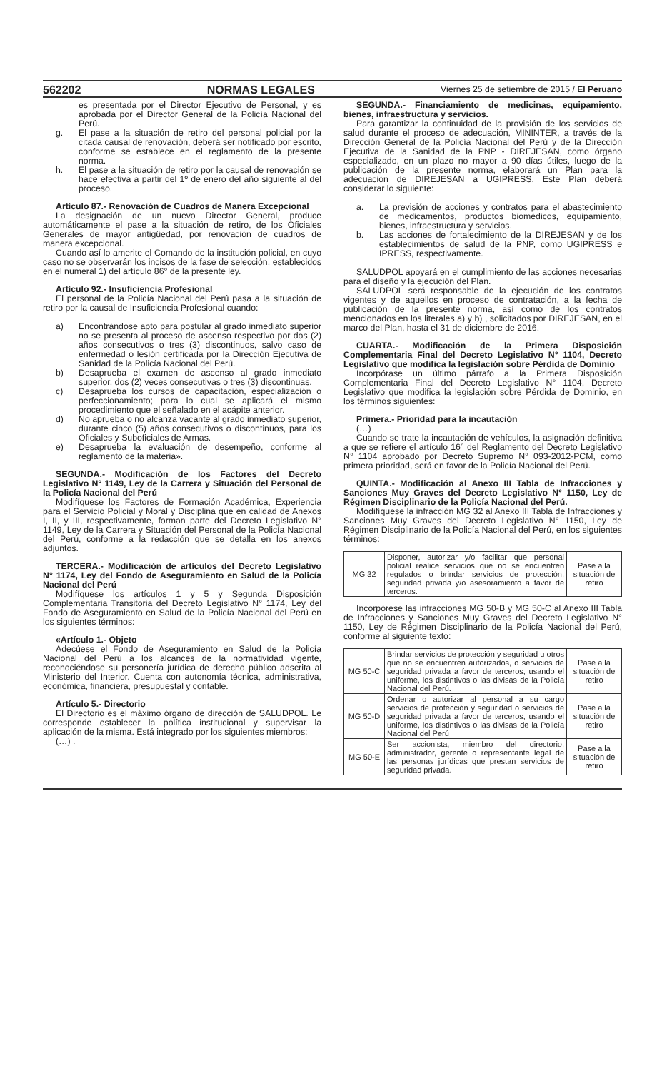562202 NORMAS LEGALES Viernes 25 de setiembre de 2015 / El Peruano
es presentada por el Director Ejecutivo de Personal, y es aprobada por el Director General de la Policía Nacional del Perú.
g. El pase a la situación de retiro del personal policial por la citada causal de renovación, deberá ser notificado por escrito, conforme se establece en el reglamento de la presente norma.
h. El pase a la situación de retiro por la causal de renovación se hace efectiva a partir del 1º de enero del año siguiente al del proceso.
Artículo 87.- Renovación de Cuadros de Manera Excepcional
La designación de un nuevo Director General, produce automáticamente el pase a la situación de retiro, de los Oficiales Generales de mayor antigüedad, por renovación de cuadros de manera excepcional.
Cuando así lo amerite el Comando de la institución policial, en cuyo caso no se observarán los incisos de la fase de selección, establecidos en el numeral 1) del artículo 86° de la presente ley.
Artículo 92.- Insuficiencia Profesional
El personal de la Policía Nacional del Perú pasa a la situación de retiro por la causal de Insuficiencia Profesional cuando:
a) Encontrándose apto para postular al grado inmediato superior no se presenta al proceso de ascenso respectivo por dos (2) años consecutivos o tres (3) discontinuos, salvo caso de enfermedad o lesión certificada por la Dirección Ejecutiva de Sanidad de la Policía Nacional del Perú.
b) Desaprueba el examen de ascenso al grado inmediato superior, dos (2) veces consecutivas o tres (3) discontinuas.
c) Desaprueba los cursos de capacitación, especialización o perfeccionamiento; para lo cual se aplicará el mismo procedimiento que el señalado en el acápite anterior.
d) No aprueba o no alcanza vacante al grado inmediato superior, durante cinco (5) años consecutivos o discontinuos, para los Oficiales y Suboficiales de Armas.
e) Desaprueba la evaluación de desempeño, conforme al reglamento de la materia».
SEGUNDA.- Modificación de los Factores del Decreto Legislativo N° 1149, Ley de la Carrera y Situación del Personal de la Policía Nacional del Perú
Modifíquese los Factores de Formación Académica, Experiencia para el Servicio Policial y Moral y Disciplina que en calidad de Anexos I, II, y III, respectivamente, forman parte del Decreto Legislativo N° 1149, Ley de la Carrera y Situación del Personal de la Policía Nacional del Perú, conforme a la redacción que se detalla en los anexos adjuntos.
TERCERA.- Modificación de artículos del Decreto Legislativo N° 1174, Ley del Fondo de Aseguramiento en Salud de la Policía Nacional del Perú
Modifíquese los artículos 1 y 5 y Segunda Disposición Complementaria Transitoria del Decreto Legislativo N° 1174, Ley del Fondo de Aseguramiento en Salud de la Policía Nacional del Perú en los siguientes términos:
«Artículo 1.- Objeto
Adecúese el Fondo de Aseguramiento en Salud de la Policía Nacional del Perú a los alcances de la normatividad vigente, reconociéndose su personería jurídica de derecho público adscrita al Ministerio del Interior. Cuenta con autonomía técnica, administrativa, económica, financiera, presupuestal y contable.
Artículo 5.- Directorio
El Directorio es el máximo órgano de dirección de SALUDPOL. Le corresponde establecer la política institucional y supervisar la aplicación de la misma. Está integrado por los siguientes miembros:
(…) .
SEGUNDA.- Financiamiento de medicinas, equipamiento, bienes, infraestructura y servicios.
Para garantizar la continuidad de la provisión de los servicios de salud durante el proceso de adecuación, MININTER, a través de la Dirección General de la Policía Nacional del Perú y de la Dirección Ejecutiva de la Sanidad de la PNP - DIREJESAN, como órgano especializado, en un plazo no mayor a 90 días útiles, luego de la publicación de la presente norma, elaborará un Plan para la adecuación de DIREJESAN a UGIPRESS. Este Plan deberá considerar lo siguiente:
a. La previsión de acciones y contratos para el abastecimiento de medicamentos, productos biomédicos, equipamiento, bienes, infraestructura y servicios.
b. Las acciones de fortalecimiento de la DIREJESAN y de los establecimientos de salud de la PNP, como UGIPRESS e IPRESS, respectivamente.
SALUDPOL apoyará en el cumplimiento de las acciones necesarias para el diseño y la ejecución del Plan.
SALUDPOL será responsable de la ejecución de los contratos vigentes y de aquellos en proceso de contratación, a la fecha de publicación de la presente norma, así como de los contratos mencionados en los literales a) y b) , solicitados por DIREJESAN, en el marco del Plan, hasta el 31 de diciembre de 2016.
CUARTA.- Modificación de la Primera Disposición Complementaria Final del Decreto Legislativo N° 1104, Decreto Legislativo que modifica la legislación sobre Pérdida de Dominio
Incorpórase un último párrafo a la Primera Disposición Complementaria Final del Decreto Legislativo N° 1104, Decreto Legislativo que modifica la legislación sobre Pérdida de Dominio, en los términos siguientes:
Primera.- Prioridad para la incautación
(…)
Cuando se trate la incautación de vehículos, la asignación definitiva a que se refiere el artículo 16° del Reglamento del Decreto Legislativo N° 1104 aprobado por Decreto Supremo N° 093-2012-PCM, como primera prioridad, será en favor de la Policía Nacional del Perú.
QUINTA.- Modificación al Anexo III Tabla de Infracciones y Sanciones Muy Graves del Decreto Legislativo N° 1150, Ley de Régimen Disciplinario de la Policía Nacional del Perú.
Modifíquese la infracción MG 32 al Anexo III Tabla de Infracciones y Sanciones Muy Graves del Decreto Legislativo N° 1150, Ley de Régimen Disciplinario de la Policía Nacional del Perú, en los siguientes términos:
| MG 32 | Disponer, autorizar y/o facilitar que personal policial realice servicios que no se encuentren regulados o brindar servicios de protección, seguridad privada y/o asesoramiento a favor de terceros. | Pase a la situación de retiro |
Incorpórese las infracciones MG 50-B y MG 50-C al Anexo III Tabla de Infracciones y Sanciones Muy Graves del Decreto Legislativo N° 1150, Ley de Régimen Disciplinario de la Policía Nacional del Perú, conforme al siguiente texto:
| MG 50-C | Brindar servicios de protección y seguridad u otros que no se encuentren autorizados, o servicios de seguridad privada a favor de terceros, usando el uniforme, los distintivos o las divisas de la Policía Nacional del Perú. | Pase a la situación de retiro |
| MG 50-D | Ordenar o autorizar al personal a su cargo servicios de protección y seguridad o servicios de seguridad privada a favor de terceros, usando el uniforme, los distintivos o las divisas de la Policía Nacional del Perú | Pase a la situación de retiro |
| MG 50-E | Ser accionista, miembro del directorio, administrador, gerente o representante legal de las personas jurídicas que prestan servicios de seguridad privada. | Pase a la situación de retiro |